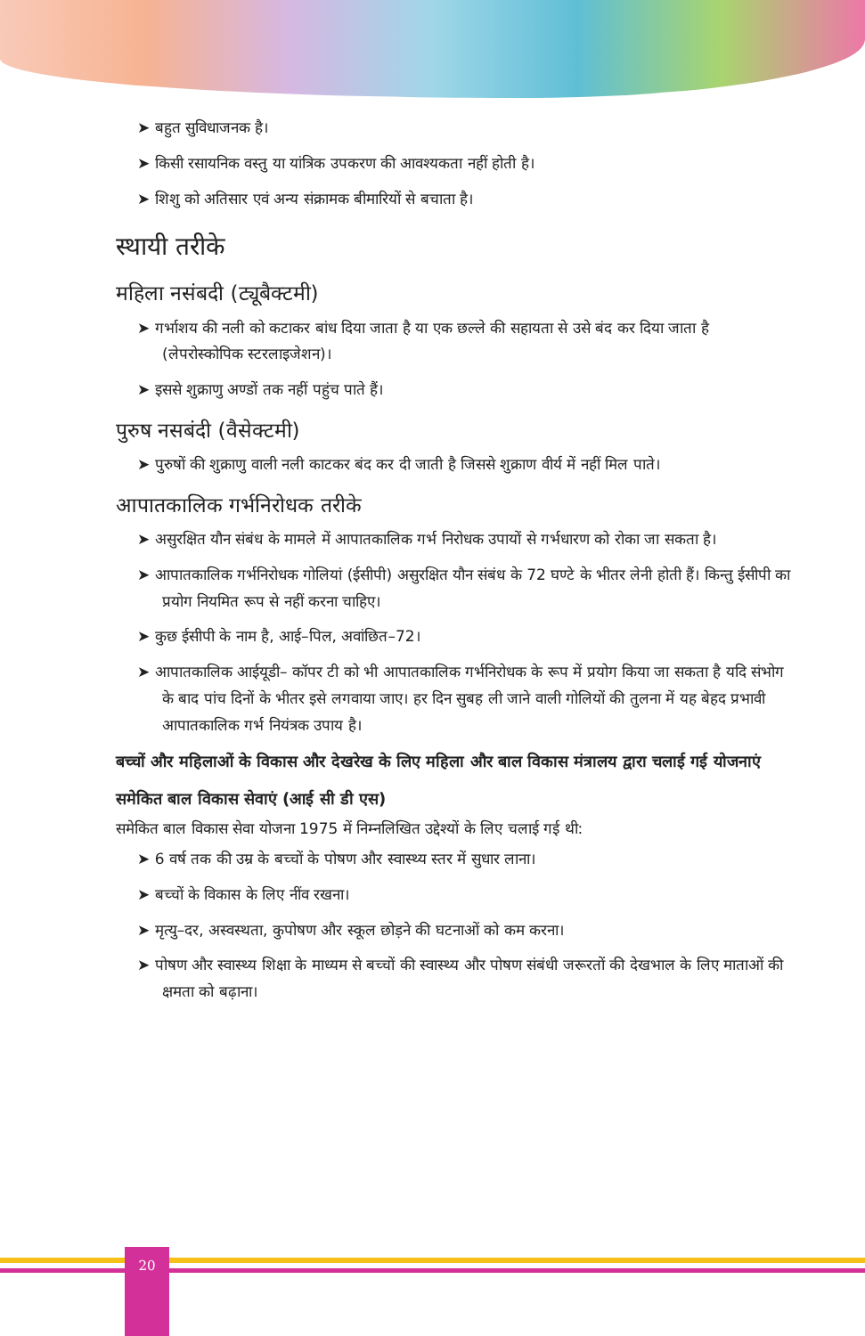➤ बहुत सुविधाजनक है।
➤ किसी रसायनिक वस्तु या यांत्रिक उपकरण की आवश्यकता नहीं होती है।
➤ शिशु को अतिसार एवं अन्य संक्रामक बीमारियों से बचाता है।
स्थायी तरीके
महिला नसंबदी (ट्यूबैक्टमी)
➤ गर्भाशय की नली को कटाकर बांध दिया जाता है या एक छल्ले की सहायता से उसे बंद कर दिया जाता है (लेपरोस्कोपिक स्टरलाइजेशन)।
➤ इससे शुक्राणु अण्डों तक नहीं पहुंच पाते हैं।
पुरुष नसबंदी (वैसेक्टमी)
➤ पुरुषों की शुक्राणु वाली नली काटकर बंद कर दी जाती है जिससे शुक्राण वीर्य में नहीं मिल पाते।
आपातकालिक गर्भनिरोधक तरीके
➤ असुरक्षित यौन संबंध के मामले में आपातकालिक गर्भ निरोधक उपायों से गर्भधारण को रोका जा सकता है।
➤ आपातकालिक गर्भनिरोधक गोलियां (ईसीपी) असुरक्षित यौन संबंध के 72 घण्टे के भीतर लेनी होती हैं। किन्तु ईसीपी का प्रयोग नियमित रूप से नहीं करना चाहिए।
➤ कुछ ईसीपी के नाम है, आई–पिल, अवांछित–72।
➤ आपातकालिक आईयूडी– कॉपर टी को भी आपातकालिक गर्भनिरोधक के रूप में प्रयोग किया जा सकता है यदि संभोग के बाद पांच दिनों के भीतर इसे लगवाया जाए। हर दिन सुबह ली जाने वाली गोलियों की तुलना में यह बेहद प्रभावी आपातकालिक गर्भ नियंत्रक उपाय है।
बच्चों और महिलाओं के विकास और देखरेख के लिए महिला और बाल विकास मंत्रालय द्वारा चलाई गई योजनाएं
समेकित बाल विकास सेवाएं (आई सी डी एस)
समेकित बाल विकास सेवा योजना 1975 में निम्नलिखित उद्देश्यों के लिए चलाई गई थी:
➤ 6 वर्ष तक की उम्र के बच्चों के पोषण और स्वास्थ्य स्तर में सुधार लाना।
➤ बच्चों के विकास के लिए नींव रखना।
➤ मृत्यु–दर, अस्वस्थता, कुपोषण और स्कूल छोड़ने की घटनाओं को कम करना।
➤ पोषण और स्वास्थ्य शिक्षा के माध्यम से बच्चों की स्वास्थ्य और पोषण संबंधी जरूरतों की देखभाल के लिए माताओं की क्षमता को बढ़ाना।
20